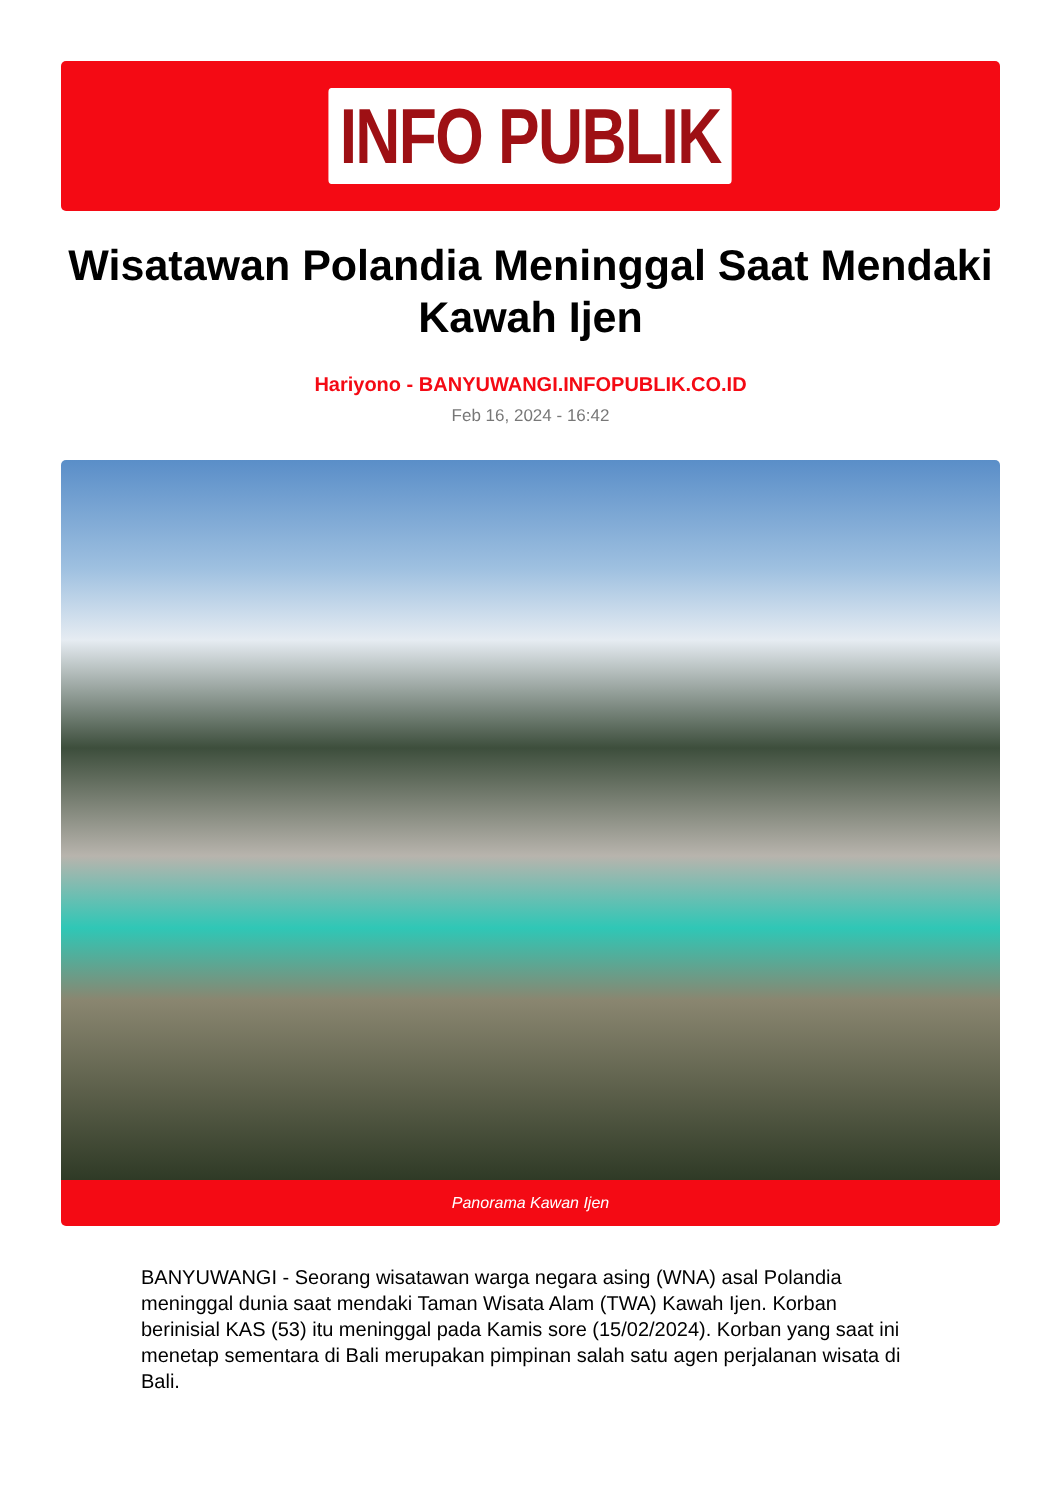INFO PUBLIK
Wisatawan Polandia Meninggal Saat Mendaki Kawah Ijen
Hariyono - BANYUWANGI.INFOPUBLIK.CO.ID
Feb 16, 2024 - 16:42
Panorama Kawan Ijen
BANYUWANGI - Seorang wisatawan warga negara asing (WNA) asal Polandia meninggal dunia saat mendaki Taman Wisata Alam (TWA) Kawah Ijen. Korban berinisial KAS (53) itu meninggal pada Kamis sore (15/02/2024). Korban yang saat ini menetap sementara di Bali merupakan pimpinan salah satu agen perjalanan wisata di Bali.